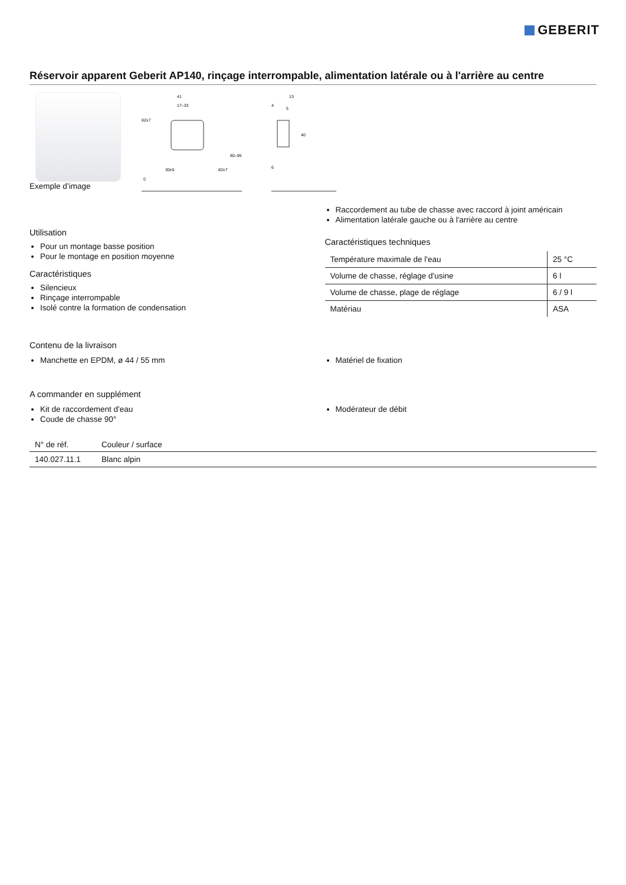GEBERIT
Réservoir apparent Geberit AP140, rinçage interrompable, alimentation latérale ou à l'arrière au centre
Exemple d’image
41
17–33
82±7
80–95
30±5
82±7
0
13
4
5
40
6
Utilisation
Pour un montage basse position
Pour le montage en position moyenne
Caractéristiques
Silencieux
Rinçage interrompable
Isolé contre la formation de condensation
Raccordement au tube de chasse avec raccord à joint américain
Alimentation latérale gauche ou à l'arrière au centre
Caractéristiques techniques
| Température maximale de l'eau | 25 °C |
| Volume de chasse, réglage d'usine | 6 l |
| Volume de chasse, plage de réglage | 6 / 9 l |
| Matériau | ASA |
Contenu de la livraison
Manchette en EPDM, ø 44 / 55 mm
Matériel de fixation
A commander en supplément
Kit de raccordement d'eau
Coude de chasse 90°
Modérateur de débit
| N° de réf. | Couleur / surface |
| --- | --- |
| 140.027.11.1 | Blanc alpin |